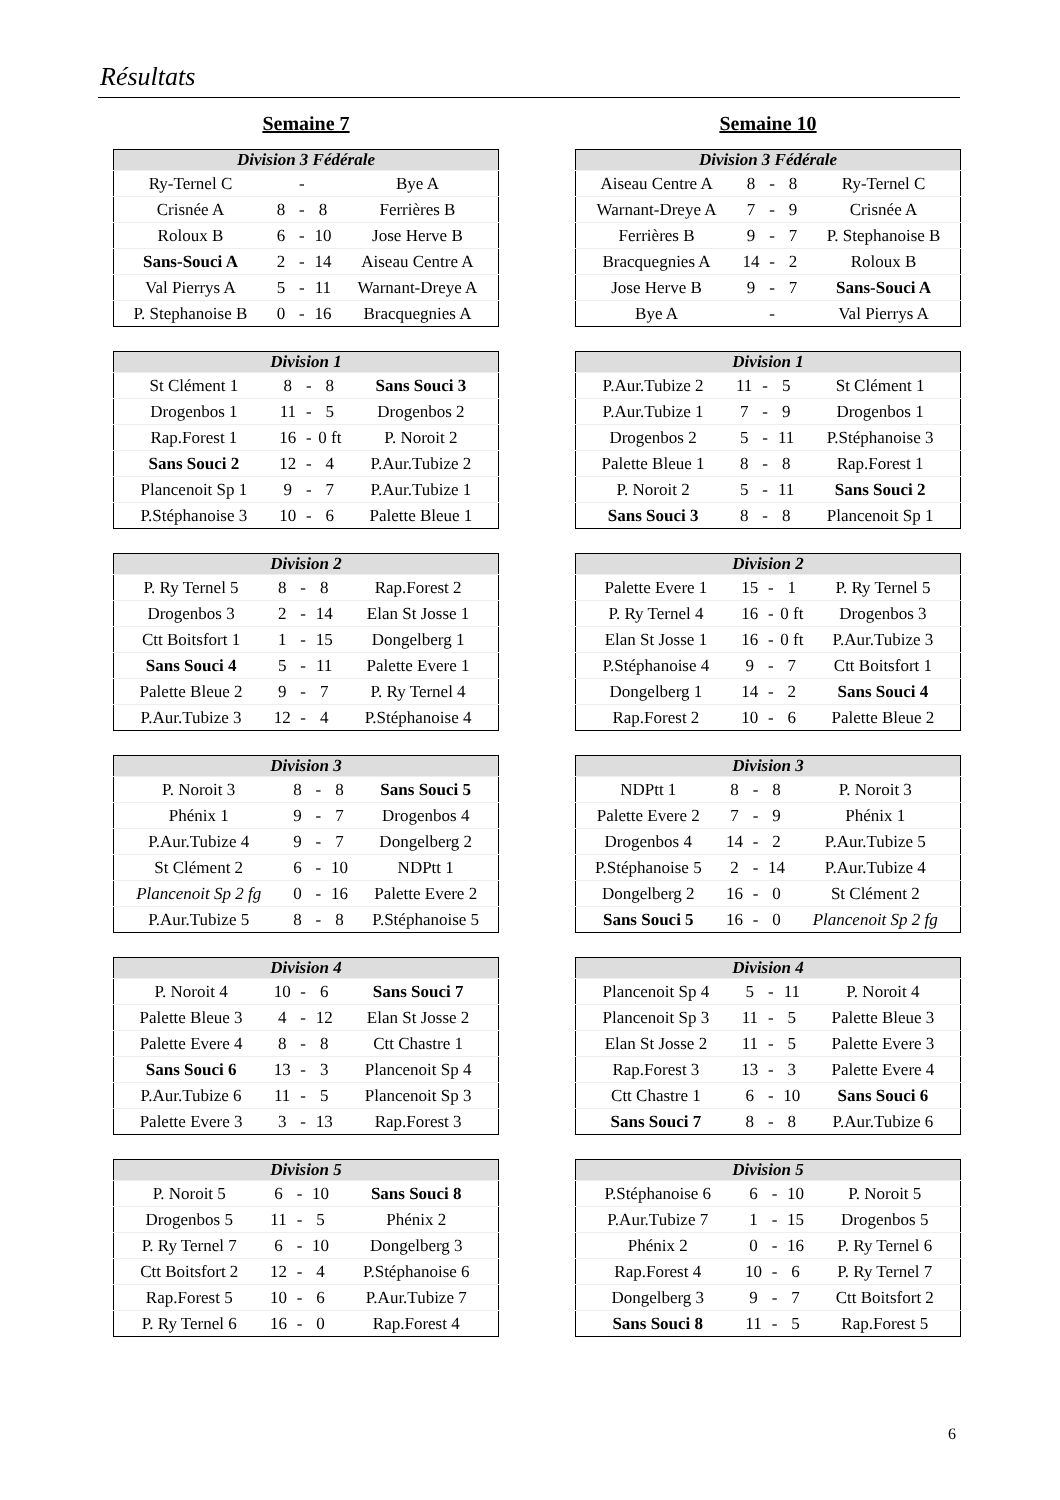Résultats
Semaine 7
| Division 3 Fédérale | | | | |
| --- | --- | --- | --- | --- |
| Ry-Ternel C | | - | | Bye A |
| Crisnée A | 8 | - | 8 | Ferrières B |
| Roloux B | 6 | - | 10 | Jose Herve B |
| Sans-Souci A | 2 | - | 14 | Aiseau Centre A |
| Val Pierrys A | 5 | - | 11 | Warnant-Dreye A |
| P. Stephanoise B | 0 | - | 16 | Bracquegnies A |
| Division 1 | | | | |
| --- | --- | --- | --- | --- |
| St Clément 1 | 8 | - | 8 | Sans Souci 3 |
| Drogenbos 1 | 11 | - | 5 | Drogenbos 2 |
| Rap.Forest 1 | 16 | - | 0 ft | P. Noroit 2 |
| Sans Souci 2 | 12 | - | 4 | P.Aur.Tubize 2 |
| Plancenoit Sp 1 | 9 | - | 7 | P.Aur.Tubize 1 |
| P.Stéphanoise 3 | 10 | - | 6 | Palette Bleue 1 |
| Division 2 | | | | |
| --- | --- | --- | --- | --- |
| P. Ry Ternel 5 | 8 | - | 8 | Rap.Forest 2 |
| Drogenbos 3 | 2 | - | 14 | Elan St Josse 1 |
| Ctt Boitsfort 1 | 1 | - | 15 | Dongelberg 1 |
| Sans Souci 4 | 5 | - | 11 | Palette Evere 1 |
| Palette Bleue 2 | 9 | - | 7 | P. Ry Ternel 4 |
| P.Aur.Tubize 3 | 12 | - | 4 | P.Stéphanoise 4 |
| Division 3 | | | | |
| --- | --- | --- | --- | --- |
| P. Noroit 3 | 8 | - | 8 | Sans Souci 5 |
| Phénix 1 | 9 | - | 7 | Drogenbos 4 |
| P.Aur.Tubize 4 | 9 | - | 7 | Dongelberg 2 |
| St Clément 2 | 6 | - | 10 | NDPtt 1 |
| Plancenoit Sp 2 fg | 0 | - | 16 | Palette Evere 2 |
| P.Aur.Tubize 5 | 8 | - | 8 | P.Stéphanoise 5 |
| Division 4 | | | | |
| --- | --- | --- | --- | --- |
| P. Noroit 4 | 10 | - | 6 | Sans Souci 7 |
| Palette Bleue 3 | 4 | - | 12 | Elan St Josse 2 |
| Palette Evere 4 | 8 | - | 8 | Ctt Chastre 1 |
| Sans Souci 6 | 13 | - | 3 | Plancenoit Sp 4 |
| P.Aur.Tubize 6 | 11 | - | 5 | Plancenoit Sp 3 |
| Palette Evere 3 | 3 | - | 13 | Rap.Forest 3 |
| Division 5 | | | | |
| --- | --- | --- | --- | --- |
| P. Noroit 5 | 6 | - | 10 | Sans Souci 8 |
| Drogenbos 5 | 11 | - | 5 | Phénix 2 |
| P. Ry Ternel 7 | 6 | - | 10 | Dongelberg 3 |
| Ctt Boitsfort 2 | 12 | - | 4 | P.Stéphanoise 6 |
| Rap.Forest 5 | 10 | - | 6 | P.Aur.Tubize 7 |
| P. Ry Ternel 6 | 16 | - | 0 | Rap.Forest 4 |
Semaine 10
| Division 3 Fédérale | | | | |
| --- | --- | --- | --- | --- |
| Aiseau Centre A | 8 | - | 8 | Ry-Ternel C |
| Warnant-Dreye A | 7 | - | 9 | Crisnée A |
| Ferrières B | 9 | - | 7 | P. Stephanoise B |
| Bracquegnies A | 14 | - | 2 | Roloux B |
| Jose Herve B | 9 | - | 7 | Sans-Souci A |
| Bye A | | - | | Val Pierrys A |
| Division 1 | | | | |
| --- | --- | --- | --- | --- |
| P.Aur.Tubize 2 | 11 | - | 5 | St Clément 1 |
| P.Aur.Tubize 1 | 7 | - | 9 | Drogenbos 1 |
| Drogenbos 2 | 5 | - | 11 | P.Stéphanoise 3 |
| Palette Bleue 1 | 8 | - | 8 | Rap.Forest 1 |
| P. Noroit 2 | 5 | - | 11 | Sans Souci 2 |
| Sans Souci 3 | 8 | - | 8 | Plancenoit Sp 1 |
| Division 2 | | | | |
| --- | --- | --- | --- | --- |
| Palette Evere 1 | 15 | - | 1 | P. Ry Ternel 5 |
| P. Ry Ternel 4 | 16 | - | 0 ft | Drogenbos 3 |
| Elan St Josse 1 | 16 | - | 0 ft | P.Aur.Tubize 3 |
| P.Stéphanoise 4 | 9 | - | 7 | Ctt Boitsfort 1 |
| Dongelberg 1 | 14 | - | 2 | Sans Souci 4 |
| Rap.Forest 2 | 10 | - | 6 | Palette Bleue 2 |
| Division 3 | | | | |
| --- | --- | --- | --- | --- |
| NDPtt 1 | 8 | - | 8 | P. Noroit 3 |
| Palette Evere 2 | 7 | - | 9 | Phénix 1 |
| Drogenbos 4 | 14 | - | 2 | P.Aur.Tubize 5 |
| P.Stéphanoise 5 | 2 | - | 14 | P.Aur.Tubize 4 |
| Dongelberg 2 | 16 | - | 0 | St Clément 2 |
| Sans Souci 5 | 16 | - | 0 | Plancenoit Sp 2 fg |
| Division 4 | | | | |
| --- | --- | --- | --- | --- |
| Plancenoit Sp 4 | 5 | - | 11 | P. Noroit 4 |
| Plancenoit Sp 3 | 11 | - | 5 | Palette Bleue 3 |
| Elan St Josse 2 | 11 | - | 5 | Palette Evere 3 |
| Rap.Forest 3 | 13 | - | 3 | Palette Evere 4 |
| Ctt Chastre 1 | 6 | - | 10 | Sans Souci 6 |
| Sans Souci 7 | 8 | - | 8 | P.Aur.Tubize 6 |
| Division 5 | | | | |
| --- | --- | --- | --- | --- |
| P.Stéphanoise 6 | 6 | - | 10 | P. Noroit 5 |
| P.Aur.Tubize 7 | 1 | - | 15 | Drogenbos 5 |
| Phénix 2 | 0 | - | 16 | P. Ry Ternel 6 |
| Rap.Forest 4 | 10 | - | 6 | P. Ry Ternel 7 |
| Dongelberg 3 | 9 | - | 7 | Ctt Boitsfort 2 |
| Sans Souci 8 | 11 | - | 5 | Rap.Forest 5 |
6